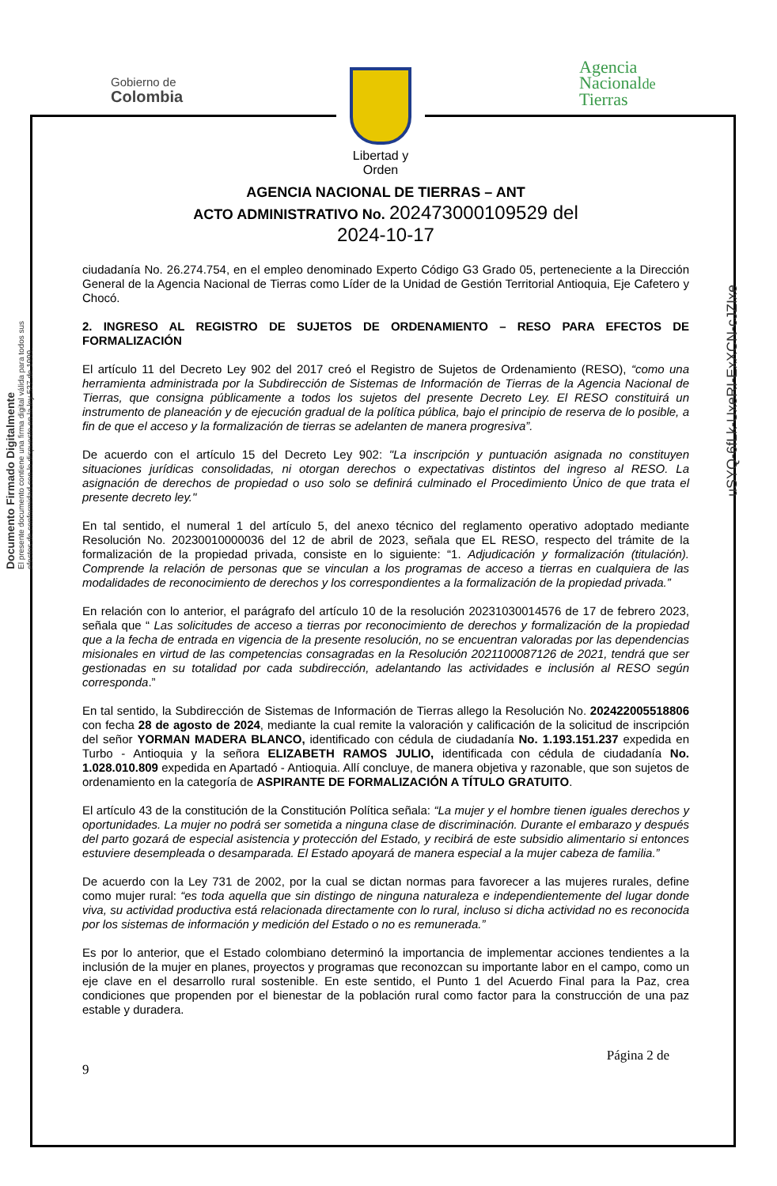Gobierno de
Colombia
Libertad y Orden
Agencia
Nacionalde
Tierras
Documento Firmado Digitalmente
El presente documento contiene una firma digital válida para todos sus efectos de conformidad con lo dispuesto en la ley 527 de 1999.
uSYQ-6fLk-UxeRI-ExXCN-cJZIxe
AGENCIA NACIONAL DE TIERRAS – ANT
ACTO ADMINISTRATIVO No. 202473000109529 del
2024-10-17
ciudadanía No. 26.274.754, en el empleo denominado Experto Código G3 Grado 05, perteneciente a la Dirección General de la Agencia Nacional de Tierras como Líder de la Unidad de Gestión Territorial Antioquia, Eje Cafetero y Chocó.
2. INGRESO AL REGISTRO DE SUJETOS DE ORDENAMIENTO – RESO PARA EFECTOS DE FORMALIZACIÓN
El artículo 11 del Decreto Ley 902 del 2017 creó el Registro de Sujetos de Ordenamiento (RESO), “como una herramienta administrada por la Subdirección de Sistemas de Información de Tierras de la Agencia Nacional de Tierras, que consigna públicamente a todos los sujetos del presente Decreto Ley. El RESO constituirá un instrumento de planeación y de ejecución gradual de la política pública, bajo el principio de reserva de lo posible, a fin de que el acceso y la formalización de tierras se adelanten de manera progresiva”.
De acuerdo con el artículo 15 del Decreto Ley 902: "La inscripción y puntuación asignada no constituyen situaciones jurídicas consolidadas, ni otorgan derechos o expectativas distintos del ingreso al RESO. La asignación de derechos de propiedad o uso solo se definirá culminado el Procedimiento Único de que trata el presente decreto ley."
En tal sentido, el numeral 1 del artículo 5, del anexo técnico del reglamento operativo adoptado mediante Resolución No. 20230010000036 del 12 de abril de 2023, señala que EL RESO, respecto del trámite de la formalización de la propiedad privada, consiste en lo siguiente: “1. Adjudicación y formalización (titulación). Comprende la relación de personas que se vinculan a los programas de acceso a tierras en cualquiera de las modalidades de reconocimiento de derechos y los correspondientes a la formalización de la propiedad privada.”
En relación con lo anterior, el parágrafo del artículo 10 de la resolución 20231030014576 de 17 de febrero 2023, señala que “ Las solicitudes de acceso a tierras por reconocimiento de derechos y formalización de la propiedad que a la fecha de entrada en vigencia de la presente resolución, no se encuentran valoradas por las dependencias misionales en virtud de las competencias consagradas en la Resolución 2021100087126 de 2021, tendrá que ser gestionadas en su totalidad por cada subdirección, adelantando las actividades e inclusión al RESO según corresponda.”
En tal sentido, la Subdirección de Sistemas de Información de Tierras allego la Resolución No. 202422005518806 con fecha 28 de agosto de 2024, mediante la cual remite la valoración y calificación de la solicitud de inscripción del señor YORMAN MADERA BLANCO, identificado con cédula de ciudadanía No. 1.193.151.237 expedida en Turbo - Antioquia y la señora ELIZABETH RAMOS JULIO, identificada con cédula de ciudadanía No. 1.028.010.809 expedida en Apartadó - Antioquia. Allí concluye, de manera objetiva y razonable, que son sujetos de ordenamiento en la categoría de ASPIRANTE DE FORMALIZACIÓN A TÍTULO GRATUITO.
El artículo 43 de la constitución de la Constitución Política señala: “La mujer y el hombre tienen iguales derechos y oportunidades. La mujer no podrá ser sometida a ninguna clase de discriminación. Durante el embarazo y después del parto gozará de especial asistencia y protección del Estado, y recibirá de este subsidio alimentario si entonces estuviere desempleada o desamparada. El Estado apoyará de manera especial a la mujer cabeza de familia.”
De acuerdo con la Ley 731 de 2002, por la cual se dictan normas para favorecer a las mujeres rurales, define como mujer rural: “es toda aquella que sin distingo de ninguna naturaleza e independientemente del lugar donde viva, su actividad productiva está relacionada directamente con lo rural, incluso si dicha actividad no es reconocida por los sistemas de información y medición del Estado o no es remunerada.”
Es por lo anterior, que el Estado colombiano determinó la importancia de implementar acciones tendientes a la inclusión de la mujer en planes, proyectos y programas que reconozcan su importante labor en el campo, como un eje clave en el desarrollo rural sostenible. En este sentido, el Punto 1 del Acuerdo Final para la Paz, crea condiciones que propenden por el bienestar de la población rural como factor para la construcción de una paz estable y duradera.
Página 2 de
9